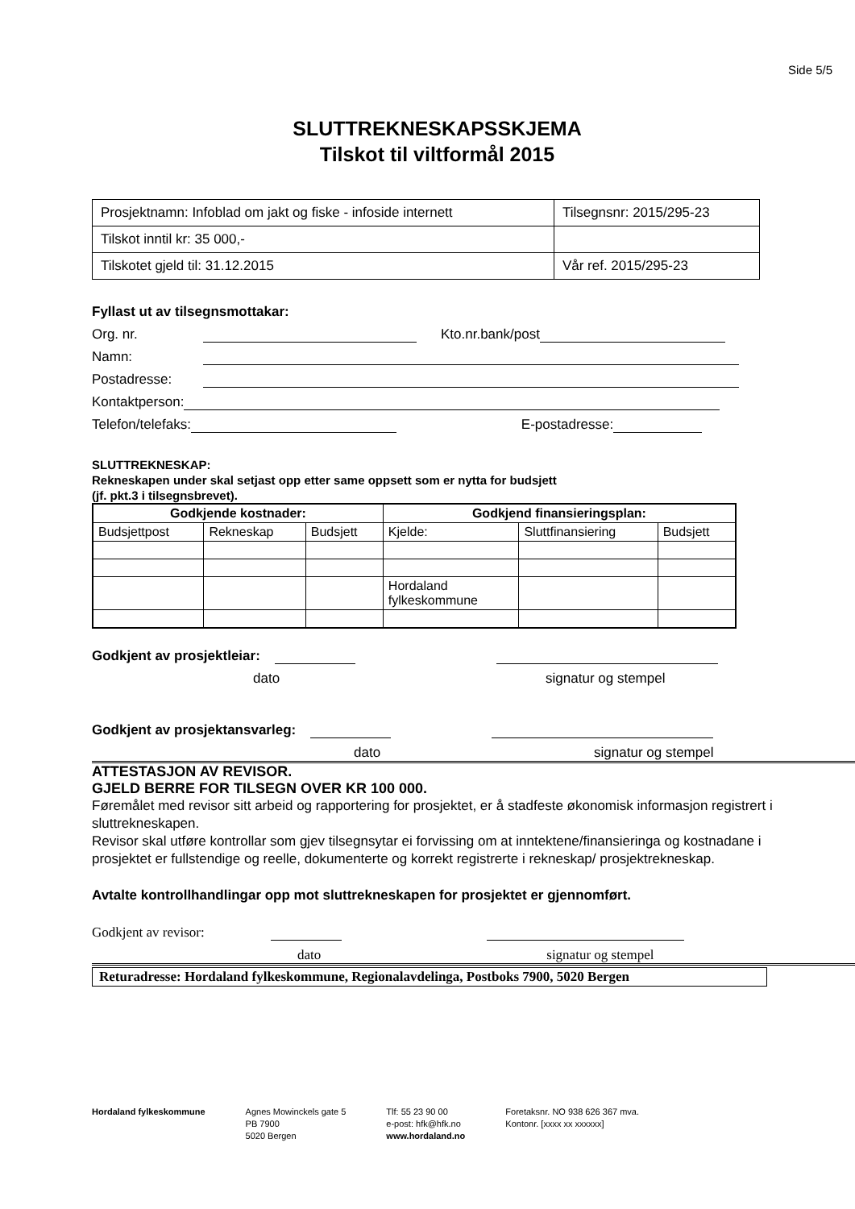Side 5/5
SLUTTREKNESKAPSSKJEMA
Tilskot til viltformål 2015
| Prosjektnamn: Infoblad om jakt og fiske - infoside internett | Tilsegnsnr: 2015/295-23 |
| Tilskot inntil kr: 35 000,- | |
| Tilskotet gjeld til: 31.12.2015 | Vår ref. 2015/295-23 |
Fyllast ut av tilsegnsmottakar:
Org. nr. Kto.nr.bank/post
Namn:
Postadresse:
Kontaktperson:
Telefon/telefaks: E-postadresse:
SLUTTREKNESKAP:
Rekneskapen under skal setjast opp etter same oppsett som er nytta for budsjett
(jf. pkt.3 i tilsegnsbrevet).
| Godkjende kostnader: | | | Godkjend finansieringsplan: | | |
| --- | --- | --- | --- | --- | --- |
| Budsjettpost | Rekneskap | Budsjett | Kjelde: | Sluttfinansiering | Budsjett |
| | | | Hordaland fylkeskommune | | |
Godkjent av prosjektleiar:
dato signatur og stempel
Godkjent av prosjektansvarleg:
dato signatur og stempel
ATTESTASJON AV REVISOR.
GJELD BERRE FOR TILSEGN OVER KR 100 000.
Føremålet med revisor sitt arbeid og rapportering for prosjektet, er å stadfeste økonomisk informasjon registrert i sluttrekneskapen.
Revisor skal utføre kontrollar som gjev tilsegnsytar ei forvissing om at inntektene/finansieringa og kostnadane i prosjektet er fullstendige og reelle, dokumenterte og korrekt registrerte i rekneskap/ prosjektrekneskap.
Avtalte kontrollhandlingar opp mot sluttrekneskapen for prosjektet er gjennomført.
Godkjent av revisor:
dato signatur og stempel
Returadresse: Hordaland fylkeskommune, Regionalavdelinga, Postboks 7900, 5020 Bergen
Hordaland fylkeskommune Agnes Mowinckels gate 5
PB 7900
5020 Bergen
Tlf: 55 23 90 00
e-post: hfk@hfk.no
www.hordaland.no
Foretaksnr. NO 938 626 367 mva.
Kontonr. [xxxx xx xxxxxx]